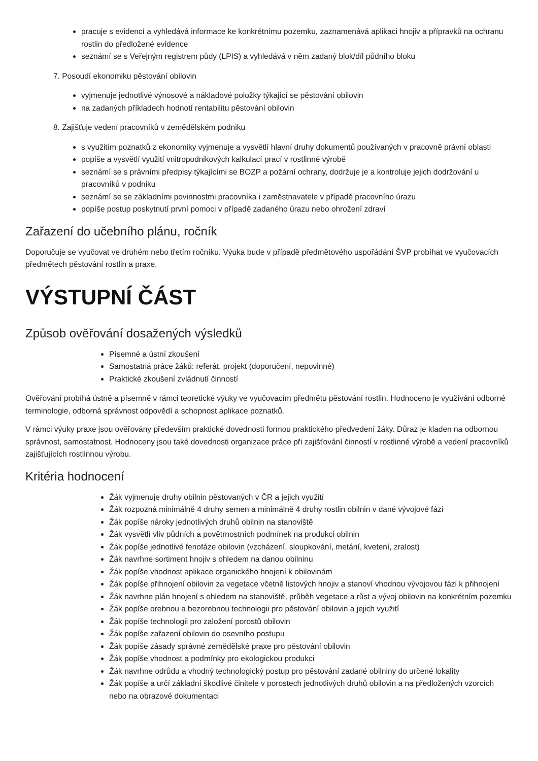pracuje s evidencí a vyhledává informace ke konkrétnímu pozemku, zaznamenává aplikaci hnojiv a přípravků na ochranu rostlin do předložené evidence
seznámí se s Veřejným registrem půdy (LPIS) a vyhledává v něm zadaný blok/díl půdního bloku
7. Posoudí ekonomiku pěstování obilovin
vyjmenuje jednotlivé výnosové a nákladové položky týkající se pěstování obilovin
na zadaných příkladech hodnotí rentabilitu pěstování obilovin
8. Zajišťuje vedení pracovníků v zemědělském podniku
s využitím poznatků z ekonomiky vyjmenuje a vysvětlí hlavní druhy dokumentů používaných v pracovně právní oblasti
popíše a vysvětlí využití vnitropodnikových kalkulací prací v rostlinné výrobě
seznámí se s právními předpisy týkajícími se BOZP a požární ochrany, dodržuje je a kontroluje jejich dodržování u pracovníků v podniku
seznámí se se základními povinnostmi pracovníka i zaměstnavatele v případě pracovního úrazu
popíše postup poskytnutí první pomoci v případě zadaného úrazu nebo ohrožení zdraví
Zařazení do učebního plánu, ročník
Doporučuje se vyučovat ve druhém nebo třetím ročníku. Výuka bude v případě předmětového uspořádání ŠVP probíhat ve vyučovacích předmětech pěstování rostlin a praxe.
VÝSTUPNÍ ČÁST
Způsob ověřování dosažených výsledků
Písemné a ústní zkoušení
Samostatná práce žáků: referát, projekt (doporučení, nepovinné)
Praktické zkoušení zvládnutí činností
Ověřování probíhá ústně a písemně v rámci teoretické výuky ve vyučovacím předmětu pěstování rostlin. Hodnoceno je využívání odborné terminologie, odborná správnost odpovědí a schopnost aplikace poznatků.
V rámci výuky praxe jsou ověřovány především praktické dovednosti formou praktického předvedení žáky. Důraz je kladen na odbornou správnost, samostatnost. Hodnoceny jsou také dovednosti organizace práce při zajišťování činností v rostlinné výrobě a vedení pracovníků zajišťujících rostlinnou výrobu.
Kritéria hodnocení
Žák vyjmenuje druhy obilnin pěstovaných v ČR a jejich využití
Žák rozpozná minimálně 4 druhy semen a minimálně 4 druhy rostlin obilnin v dané vývojové fázi
Žák popíše nároky jednotlivých druhů obilnin na stanoviště
Žák vysvětlí vliv půdních a povětrnostních podmínek na produkci obilnin
Žák popíše jednotlivé fenofáze obilovin (vzcházení, sloupkování, metání, kvetení, zralost)
Žák navrhne sortiment hnojiv s ohledem na danou obilninu
Žák popíše vhodnost aplikace organického hnojení k obilovinám
Žák popíše přihnojení obilovin za vegetace včetně listových hnojiv a stanoví vhodnou vývojovou fázi k přihnojení
Žák navrhne plán hnojení s ohledem na stanoviště, průběh vegetace a růst a vývoj obilovin na konkrétním pozemku
Žák popíše orebnou a bezorebnou technologii pro pěstování obilovin a jejich využití
Žák popíše technologii pro založení porostů obilovin
Žák popíše zařazení obilovin do osevního postupu
Žák popíše zásady správné zemědělské praxe pro pěstování obilovin
Žák popíše vhodnost a podmínky pro ekologickou produkci
Žák navrhne odrůdu a vhodný technologický postup pro pěstování zadané obilniny do určené lokality
Žák popíše a určí základní škodlivé činitele v porostech jednotlivých druhů obilovin a na předložených vzorcích nebo na obrazové dokumentaci